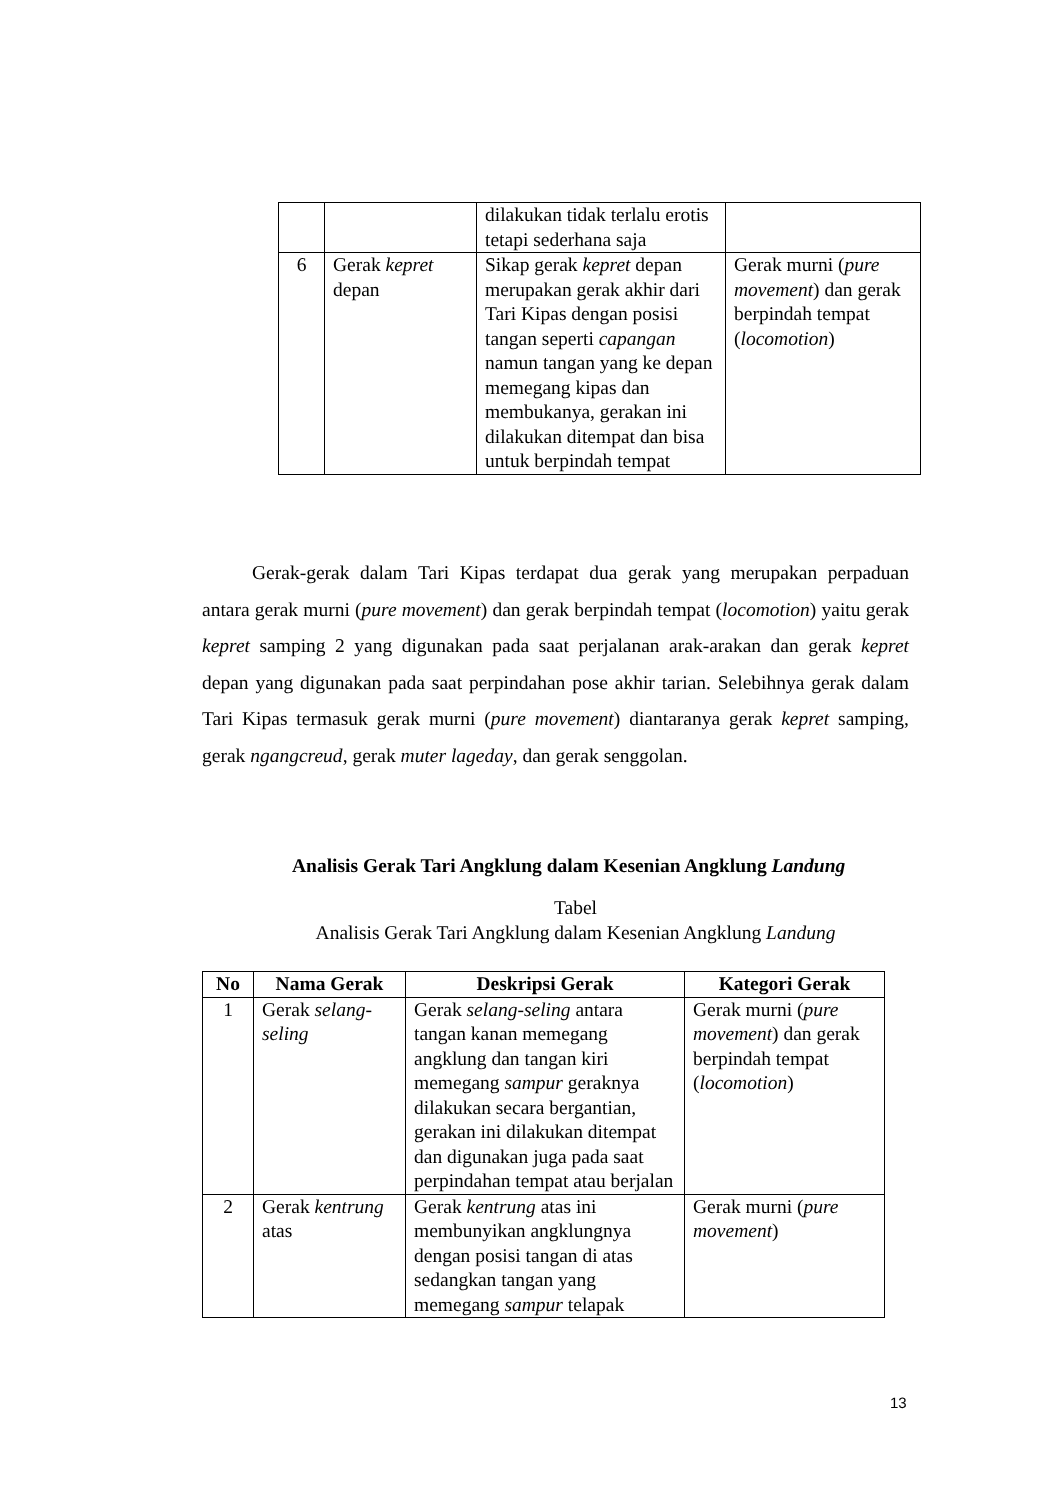| | | dilakukan tidak terlalu erotis tetapi sederhana saja | |
| 6 | Gerak kepret depan | Sikap gerak kepret depan merupakan gerak akhir dari Tari Kipas dengan posisi tangan seperti capangan namun tangan yang ke depan memegang kipas dan membukanya, gerakan ini dilakukan ditempat dan bisa untuk berpindah tempat | Gerak murni ( pure movement ) dan gerak berpindah tempat ( locomotion ) |
Gerak-gerak dalam Tari Kipas terdapat dua gerak yang merupakan perpaduan antara gerak murni (pure movement) dan gerak berpindah tempat (locomotion) yaitu gerak kepret samping 2 yang digunakan pada saat perjalanan arak-arakan dan gerak kepret depan yang digunakan pada saat perpindahan pose akhir tarian. Selebihnya gerak dalam Tari Kipas termasuk gerak murni (pure movement) diantaranya gerak kepret samping, gerak ngangcreud, gerak muter lageday, dan gerak senggolan.
Analisis Gerak Tari Angklung dalam Kesenian Angklung Landung
Tabel
Analisis Gerak Tari Angklung dalam Kesenian Angklung Landung
| No | Nama Gerak | Deskripsi Gerak | Kategori Gerak |
| --- | --- | --- | --- |
| 1 | Gerak selang-seling | Gerak selang-seling antara tangan kanan memegang angklung dan tangan kiri memegang sampur geraknya dilakukan secara bergantian, gerakan ini dilakukan ditempat dan digunakan juga pada saat perpindahan tempat atau berjalan | Gerak murni ( pure movement ) dan gerak berpindah tempat ( locomotion ) |
| 2 | Gerak kentrung atas | Gerak kentrung atas ini membunyikan angklungnya dengan posisi tangan di atas sedangkan tangan yang memegang sampur telapak | Gerak murni ( pure movement ) |
13